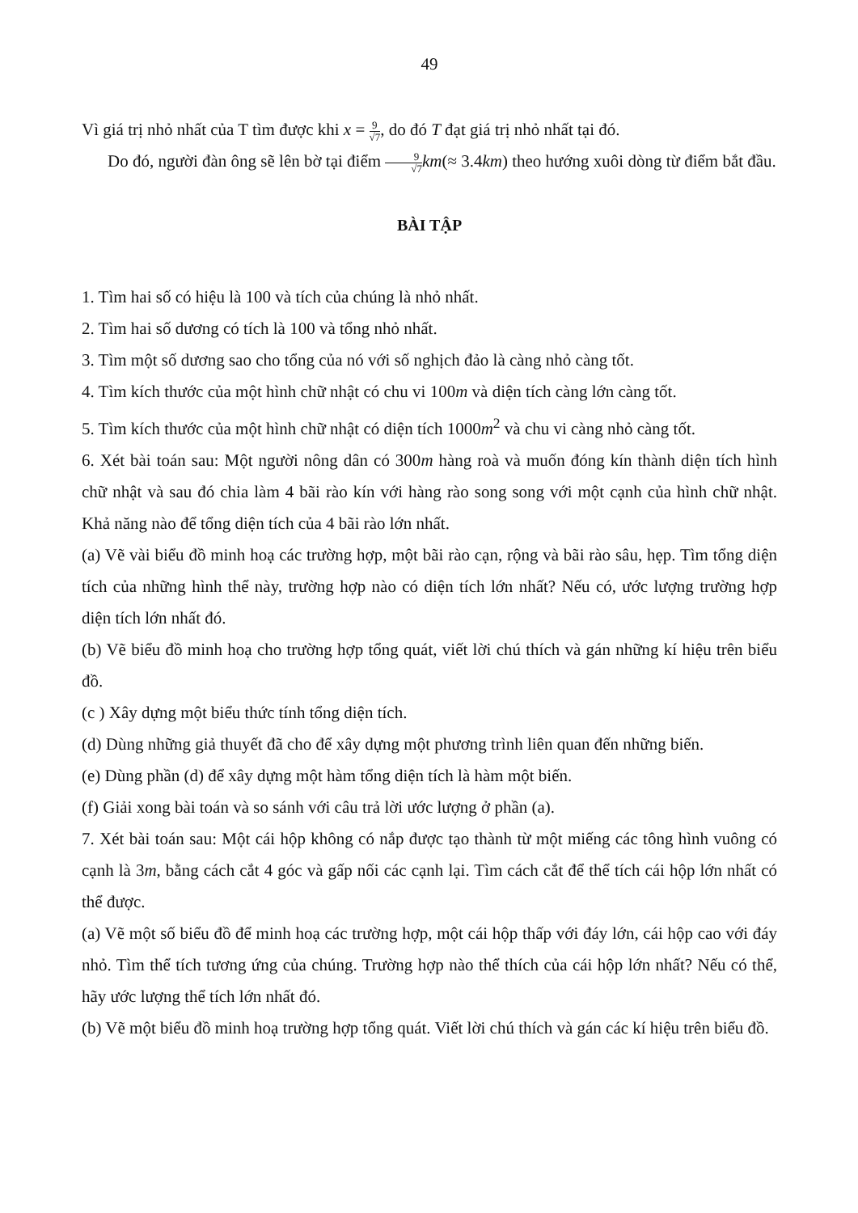49
Vì giá trị nhỏ nhất của T tìm được khi x = 9 √7, do đó T đạt giá trị nhỏ nhất tại đó.
Do đó, người đàn ông sẽ lên bờ tại điểm 9 √7 km(≈ 3.4km) theo hướng xuôi dòng từ điểm bắt đầu.
BÀI TẬP
1. Tìm hai số có hiệu là 100 và tích của chúng là nhỏ nhất.
2. Tìm hai số dương có tích là 100 và tổng nhỏ nhất.
3. Tìm một số dương sao cho tổng của nó với số nghịch đảo là càng nhỏ càng tốt.
4. Tìm kích thước của một hình chữ nhật có chu vi 100m và diện tích càng lớn càng tốt.
5. Tìm kích thước của một hình chữ nhật có diện tích 1000m<sup>2</sup> và chu vi càng nhỏ càng tốt.
6. Xét bài toán sau: Một người nông dân có 300m hàng roà và muốn đóng kín thành diện tích hình chữ nhật và sau đó chia làm 4 bãi rào kín với hàng rào song song với một cạnh của hình chữ nhật. Khả năng nào để tổng diện tích của 4 bãi rào lớn nhất.
(a) Vẽ vài biểu đồ minh hoạ các trường hợp, một bãi rào cạn, rộng và bãi rào sâu, hẹp. Tìm tổng diện tích của những hình thể này, trường hợp nào có diện tích lớn nhất? Nếu có, ước lượng trường hợp diện tích lớn nhất đó.
(b) Vẽ biểu đồ minh hoạ cho trường hợp tổng quát, viết lời chú thích và gán những kí hiệu trên biểu đồ.
(c ) Xây dựng một biểu thức tính tổng diện tích.
(d) Dùng những giả thuyết đã cho để xây dựng một phương trình liên quan đến những biến.
(e) Dùng phần (d) để xây dựng một hàm tổng diện tích là hàm một biến.
(f) Giải xong bài toán và so sánh với câu trả lời ước lượng ở phần (a).
7. Xét bài toán sau: Một cái hộp không có nắp được tạo thành từ một miếng các tông hình vuông có cạnh là 3m, bằng cách cắt 4 góc và gấp nối các cạnh lại. Tìm cách cắt để thể tích cái hộp lớn nhất có thể được.
(a) Vẽ một số biểu đồ để minh hoạ các trường hợp, một cái hộp thấp với đáy lớn, cái hộp cao với đáy nhỏ. Tìm thể tích tương ứng của chúng. Trường hợp nào thể thích của cái hộp lớn nhất? Nếu có thể, hãy ước lượng thể tích lớn nhất đó.
(b) Vẽ một biểu đồ minh hoạ trường hợp tổng quát. Viết lời chú thích và gán các kí hiệu trên biểu đồ.